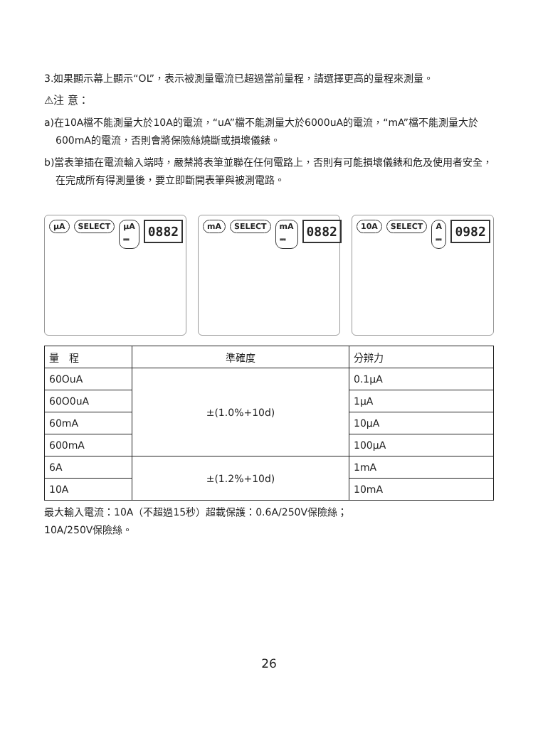3.如果顯示幕上顯示“OL”，表示被測量電流已超過當前量程，請選擇更高的量程來測量。
⚠注 意：
a)在10A檔不能測量大於10A的電流，“uA”檔不能測量大於6000uA的電流，“mA”檔不能測量大於600mA的電流，否則會將保險絲燒斷或損壞儀錶。
b)當表筆插在電流輸入端時，嚴禁將表筆並聯在任何電路上，否則有可能損壞儀錶和危及使用者安全，在完成所有得測量後，要立即斷開表筆與被測電路。
µA SELECT µA ⎓
0882
mA SELECT mA ⎓
0882
10A SELECT A ⎓
0982
| 量 程 | 準確度 | 分辨力 |
| --- | --- | --- |
| 60OuA | ±(1.0%+10d) | 0.1µA |
| 60O0uA | | 1µA |
| 60mA | | 10µA |
| 600mA | | 100µA |
| 6A | ±(1.2%+10d) | 1mA |
| 10A | | 10mA |
最大輸入電流：10A（不超過15秒）超載保護：0.6A/250V保險絲；
10A/250V保險絲。
26